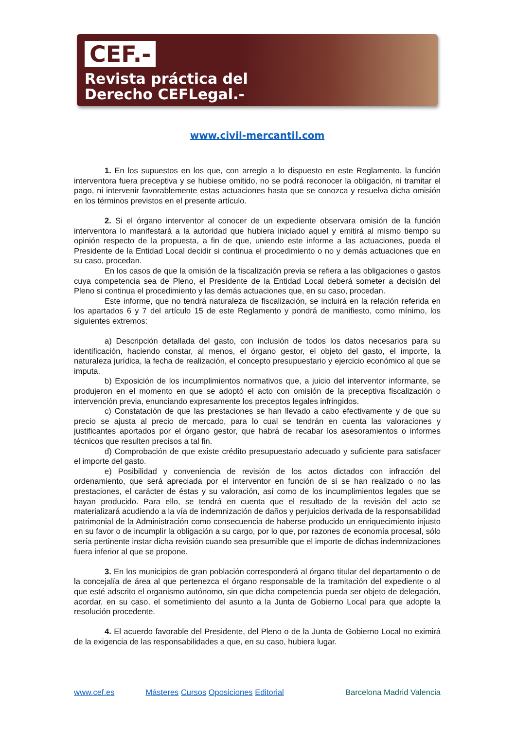CEF.-
Revista práctica del
Derecho CEFLegal.-
www.civil-mercantil.com
1. En los supuestos en los que, con arreglo a lo dispuesto en este Reglamento, la función interventora fuera preceptiva y se hubiese omitido, no se podrá reconocer la obligación, ni tramitar el pago, ni intervenir favorablemente estas actuaciones hasta que se conozca y resuelva dicha omisión en los términos previstos en el presente artículo.
2. Si el órgano interventor al conocer de un expediente observara omisión de la función interventora lo manifestará a la autoridad que hubiera iniciado aquel y emitirá al mismo tiempo su opinión respecto de la propuesta, a fin de que, uniendo este informe a las actuaciones, pueda el Presidente de la Entidad Local decidir si continua el procedimiento o no y demás actuaciones que en su caso, procedan.
En los casos de que la omisión de la fiscalización previa se refiera a las obligaciones o gastos cuya competencia sea de Pleno, el Presidente de la Entidad Local deberá someter a decisión del Pleno si continua el procedimiento y las demás actuaciones que, en su caso, procedan.
Este informe, que no tendrá naturaleza de fiscalización, se incluirá en la relación referida en los apartados 6 y 7 del artículo 15 de este Reglamento y pondrá de manifiesto, como mínimo, los siguientes extremos:
a) Descripción detallada del gasto, con inclusión de todos los datos necesarios para su identificación, haciendo constar, al menos, el órgano gestor, el objeto del gasto, el importe, la naturaleza jurídica, la fecha de realización, el concepto presupuestario y ejercicio económico al que se imputa.
b) Exposición de los incumplimientos normativos que, a juicio del interventor informante, se produjeron en el momento en que se adoptó el acto con omisión de la preceptiva fiscalización o intervención previa, enunciando expresamente los preceptos legales infringidos.
c) Constatación de que las prestaciones se han llevado a cabo efectivamente y de que su precio se ajusta al precio de mercado, para lo cual se tendrán en cuenta las valoraciones y justificantes aportados por el órgano gestor, que habrá de recabar los asesoramientos o informes técnicos que resulten precisos a tal fin.
d) Comprobación de que existe crédito presupuestario adecuado y suficiente para satisfacer el importe del gasto.
e) Posibilidad y conveniencia de revisión de los actos dictados con infracción del ordenamiento, que será apreciada por el interventor en función de si se han realizado o no las prestaciones, el carácter de éstas y su valoración, así como de los incumplimientos legales que se hayan producido. Para ello, se tendrá en cuenta que el resultado de la revisión del acto se materializará acudiendo a la vía de indemnización de daños y perjuicios derivada de la responsabilidad patrimonial de la Administración como consecuencia de haberse producido un enriquecimiento injusto en su favor o de incumplir la obligación a su cargo, por lo que, por razones de economía procesal, sólo sería pertinente instar dicha revisión cuando sea presumible que el importe de dichas indemnizaciones fuera inferior al que se propone.
3. En los municipios de gran población corresponderá al órgano titular del departamento o de la concejalía de área al que pertenezca el órgano responsable de la tramitación del expediente o al que esté adscrito el organismo autónomo, sin que dicha competencia pueda ser objeto de delegación, acordar, en su caso, el sometimiento del asunto a la Junta de Gobierno Local para que adopte la resolución procedente.
4. El acuerdo favorable del Presidente, del Pleno o de la Junta de Gobierno Local no eximirá de la exigencia de las responsabilidades a que, en su caso, hubiera lugar.
www.cef.es Másteres Cursos Oposiciones Editorial Barcelona Madrid Valencia